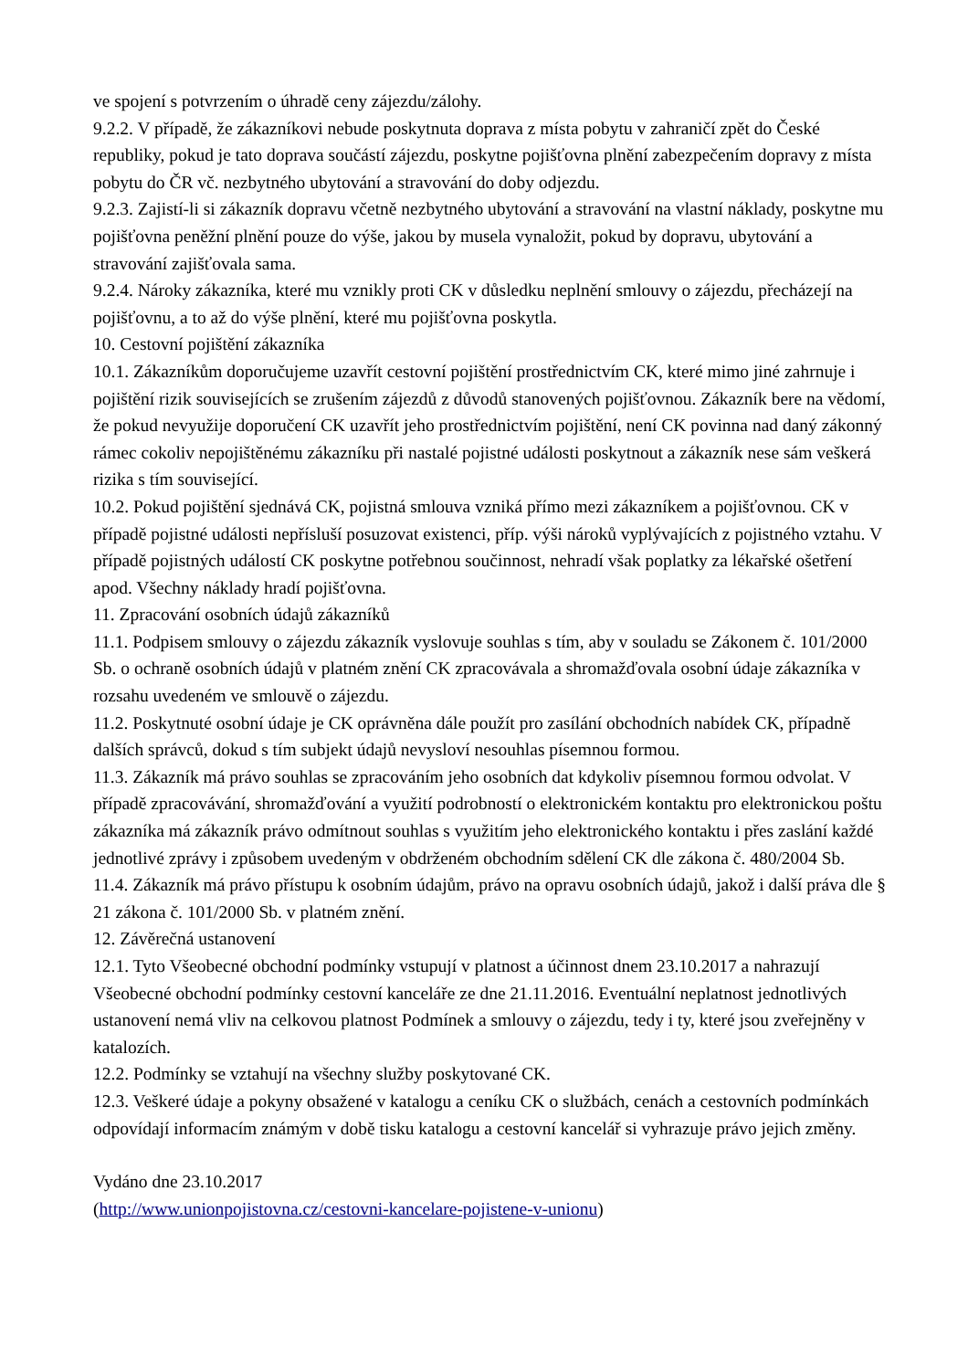ve spojení s potvrzením o úhradě ceny zájezdu/zálohy.
9.2.2. V případě, že zákazníkovi nebude poskytnuta doprava z místa pobytu v zahraničí zpět do České republiky, pokud je tato doprava součástí zájezdu, poskytne pojišťovna plnění zabezpečením dopravy z místa pobytu do ČR vč. nezbytného ubytování a stravování do doby odjezdu.
9.2.3. Zajistí-li si zákazník dopravu včetně nezbytného ubytování a stravování na vlastní náklady, poskytne mu pojišťovna peněžní plnění pouze do výše, jakou by musela vynaložit, pokud by dopravu, ubytování a stravování zajišťovala sama.
9.2.4. Nároky zákazníka, které mu vznikly proti CK v důsledku neplnění smlouvy o zájezdu, přecházejí na pojišťovnu, a to až do výše plnění, které mu pojišťovna poskytla.
10. Cestovní pojištění zákazníka
10.1. Zákazníkům doporučujeme uzavřít cestovní pojištění prostřednictvím CK, které mimo jiné zahrnuje i pojištění rizik souvisejících se zrušením zájezdů z důvodů stanovených pojišťovnou. Zákazník bere na vědomí, že pokud nevyužije doporučení CK uzavřít jeho prostřednictvím pojištění, není CK povinna nad daný zákonný rámec cokoliv nepojištěnému zákazníku při nastalé pojistné události poskytnout a zákazník nese sám veškerá rizika s tím související.
10.2. Pokud pojištění sjednává CK, pojistná smlouva vzniká přímo mezi zákazníkem a pojišťovnou. CK v případě pojistné události nepřísluší posuzovat existenci, příp. výši nároků vyplývajících z pojistného vztahu. V případě pojistných událostí CK poskytne potřebnou součinnost, nehradí však poplatky za lékařské ošetření apod. Všechny náklady hradí pojišťovna.
11. Zpracování osobních údajů zákazníků
11.1. Podpisem smlouvy o zájezdu zákazník vyslovuje souhlas s tím, aby v souladu se Zákonem č. 101/2000 Sb. o ochraně osobních údajů v platném znění CK zpracovávala a shromažďovala osobní údaje zákazníka v rozsahu uvedeném ve smlouvě o zájezdu.
11.2. Poskytnuté osobní údaje je CK oprávněna dále použít pro zasílání obchodních nabídek CK, případně dalších správců, dokud s tím subjekt údajů nevysloví nesouhlas písemnou formou.
11.3. Zákazník má právo souhlas se zpracováním jeho osobních dat kdykoliv písemnou formou odvolat. V případě zpracovávání, shromažďování a využití podrobností o elektronickém kontaktu pro elektronickou poštu zákazníka má zákazník právo odmítnout souhlas s využitím jeho elektronického kontaktu i přes zaslání každé jednotlivé zprávy i způsobem uvedeným v obdrženém obchodním sdělení CK dle zákona č. 480/2004 Sb.
11.4. Zákazník má právo přístupu k osobním údajům, právo na opravu osobních údajů, jakož i další práva dle § 21 zákona č. 101/2000 Sb. v platném znění.
12. Závěrečná ustanovení
12.1. Tyto Všeobecné obchodní podmínky vstupují v platnost a účinnost dnem 23.10.2017 a nahrazují Všeobecné obchodní podmínky cestovní kanceláře ze dne 21.11.2016. Eventuální neplatnost jednotlivých ustanovení nemá vliv na celkovou platnost Podmínek a smlouvy o zájezdu, tedy i ty, které jsou zveřejněny v katalozích.
12.2. Podmínky se vztahují na všechny služby poskytované CK.
12.3. Veškeré údaje a pokyny obsažené v katalogu a ceníku CK o službách, cenách a cestovních podmínkách odpovídají informacím známým v době tisku katalogu a cestovní kancelář si vyhrazuje právo jejich změny.
Vydáno dne 23.10.2017
(http://www.unionpojistovna.cz/cestovni-kancelare-pojistene-v-unionu)